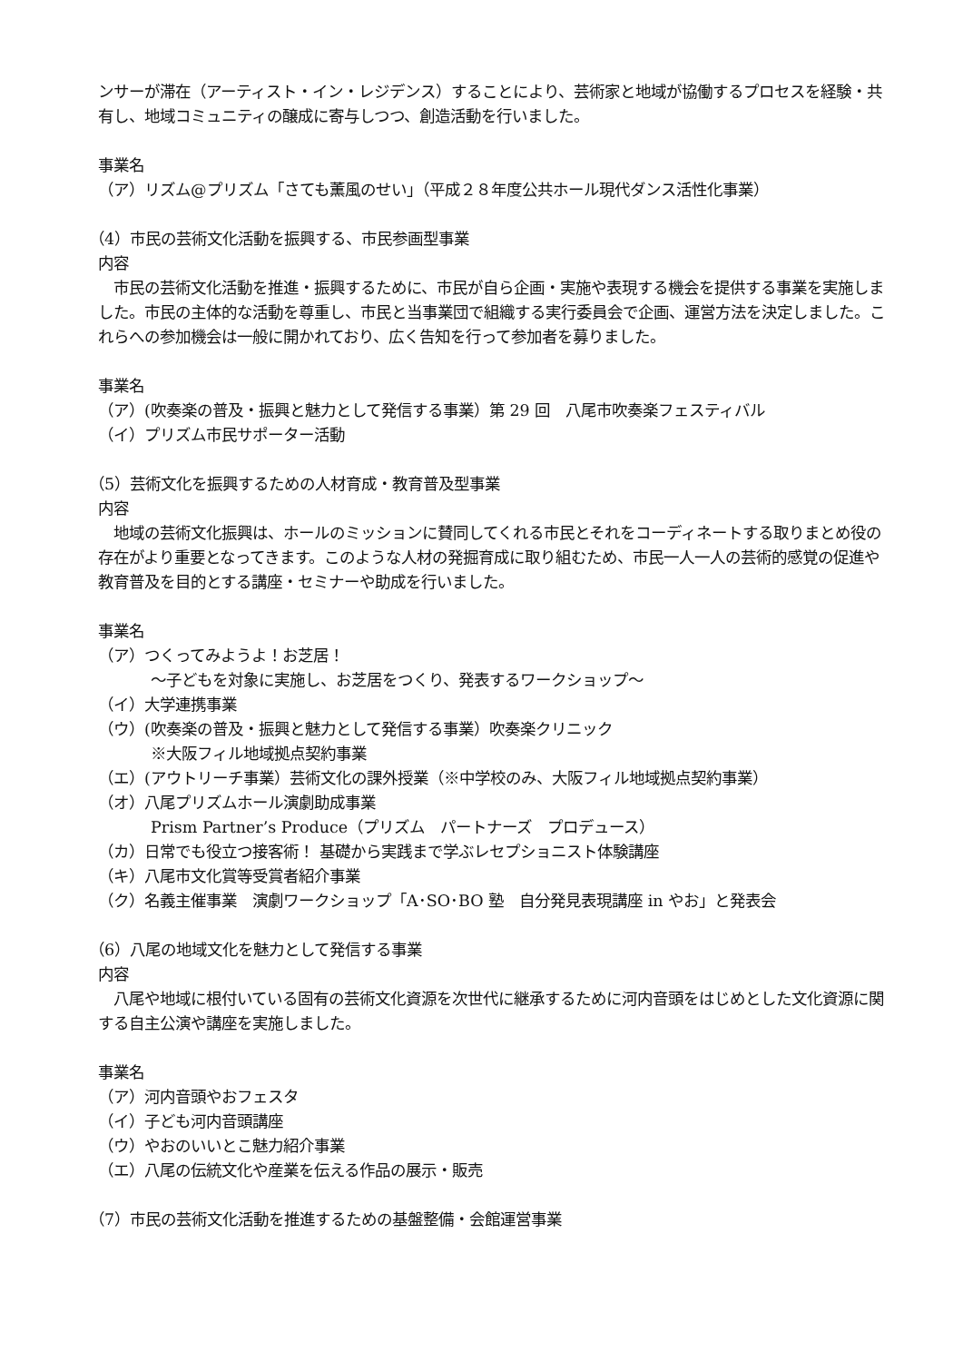ンサーが滞在（アーティスト・イン・レジデンス）することにより、芸術家と地域が協働するプロセスを経験・共有し、地域コミュニティの醸成に寄与しつつ、創造活動を行いました。
事業名
（ア）リズム@プリズム「さても薫風のせい」（平成２８年度公共ホール現代ダンス活性化事業）
（4）市民の芸術文化活動を振興する、市民参画型事業
内容
　市民の芸術文化活動を推進・振興するために、市民が自ら企画・実施や表現する機会を提供する事業を実施しました。市民の主体的な活動を尊重し、市民と当事業団で組織する実行委員会で企画、運営方法を決定しました。これらへの参加機会は一般に開かれており、広く告知を行って参加者を募りました。
事業名
（ア）(吹奏楽の普及・振興と魅力として発信する事業）第 29 回　八尾市吹奏楽フェスティバル
（イ）プリズム市民サポーター活動
（5）芸術文化を振興するための人材育成・教育普及型事業
内容
　地域の芸術文化振興は、ホールのミッションに賛同してくれる市民とそれをコーディネートする取りまとめ役の存在がより重要となってきます。このような人材の発掘育成に取り組むため、市民一人一人の芸術的感覚の促進や教育普及を目的とする講座・セミナーや助成を行いました。
事業名
（ア）つくってみようよ！お芝居！
～子どもを対象に実施し、お芝居をつくり、発表するワークショップ～
（イ）大学連携事業
（ウ）(吹奏楽の普及・振興と魅力として発信する事業）吹奏楽クリニック
※大阪フィル地域拠点契約事業
（エ）(アウトリーチ事業）芸術文化の課外授業（※中学校のみ、大阪フィル地域拠点契約事業）
（オ）八尾プリズムホール演劇助成事業
Prism Partner’s Produce（プリズム　パートナーズ　プロデュース）
（カ）日常でも役立つ接客術！ 基礎から実践まで学ぶレセプショニスト体験講座
（キ）八尾市文化賞等受賞者紹介事業
（ク）名義主催事業　演劇ワークショップ「A･SO･BO 塾　自分発見表現講座 in やお」と発表会
（6）八尾の地域文化を魅力として発信する事業
内容
　八尾や地域に根付いている固有の芸術文化資源を次世代に継承するために河内音頭をはじめとした文化資源に関する自主公演や講座を実施しました。
事業名
（ア）河内音頭やおフェスタ
（イ）子ども河内音頭講座
（ウ）やおのいいとこ魅力紹介事業
（エ）八尾の伝統文化や産業を伝える作品の展示・販売
（7）市民の芸術文化活動を推進するための基盤整備・会館運営事業